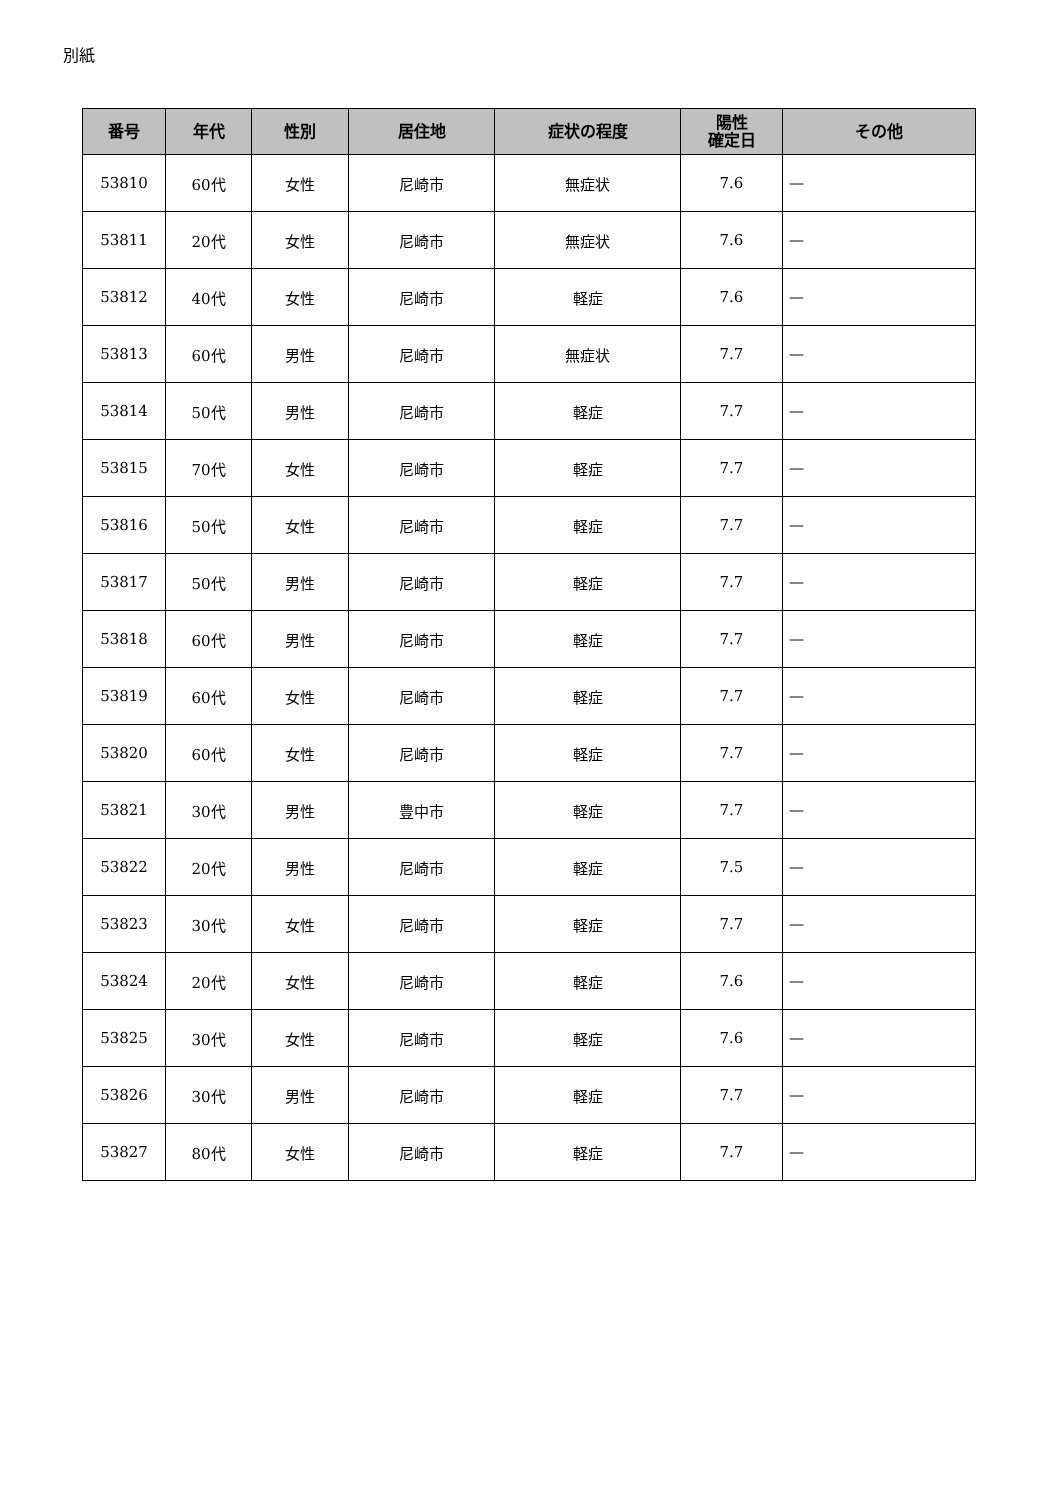別紙
| 番号 | 年代 | 性別 | 居住地 | 症状の程度 | 陽性 確定日 | その他 |
| --- | --- | --- | --- | --- | --- | --- |
| 53810 | 60代 | 女性 | 尼崎市 | 無症状 | 7.6 | — |
| 53811 | 20代 | 女性 | 尼崎市 | 無症状 | 7.6 | — |
| 53812 | 40代 | 女性 | 尼崎市 | 軽症 | 7.6 | — |
| 53813 | 60代 | 男性 | 尼崎市 | 無症状 | 7.7 | — |
| 53814 | 50代 | 男性 | 尼崎市 | 軽症 | 7.7 | — |
| 53815 | 70代 | 女性 | 尼崎市 | 軽症 | 7.7 | — |
| 53816 | 50代 | 女性 | 尼崎市 | 軽症 | 7.7 | — |
| 53817 | 50代 | 男性 | 尼崎市 | 軽症 | 7.7 | — |
| 53818 | 60代 | 男性 | 尼崎市 | 軽症 | 7.7 | — |
| 53819 | 60代 | 女性 | 尼崎市 | 軽症 | 7.7 | — |
| 53820 | 60代 | 女性 | 尼崎市 | 軽症 | 7.7 | — |
| 53821 | 30代 | 男性 | 豊中市 | 軽症 | 7.7 | — |
| 53822 | 20代 | 男性 | 尼崎市 | 軽症 | 7.5 | — |
| 53823 | 30代 | 女性 | 尼崎市 | 軽症 | 7.7 | — |
| 53824 | 20代 | 女性 | 尼崎市 | 軽症 | 7.6 | — |
| 53825 | 30代 | 女性 | 尼崎市 | 軽症 | 7.6 | — |
| 53826 | 30代 | 男性 | 尼崎市 | 軽症 | 7.7 | — |
| 53827 | 80代 | 女性 | 尼崎市 | 軽症 | 7.7 | — |